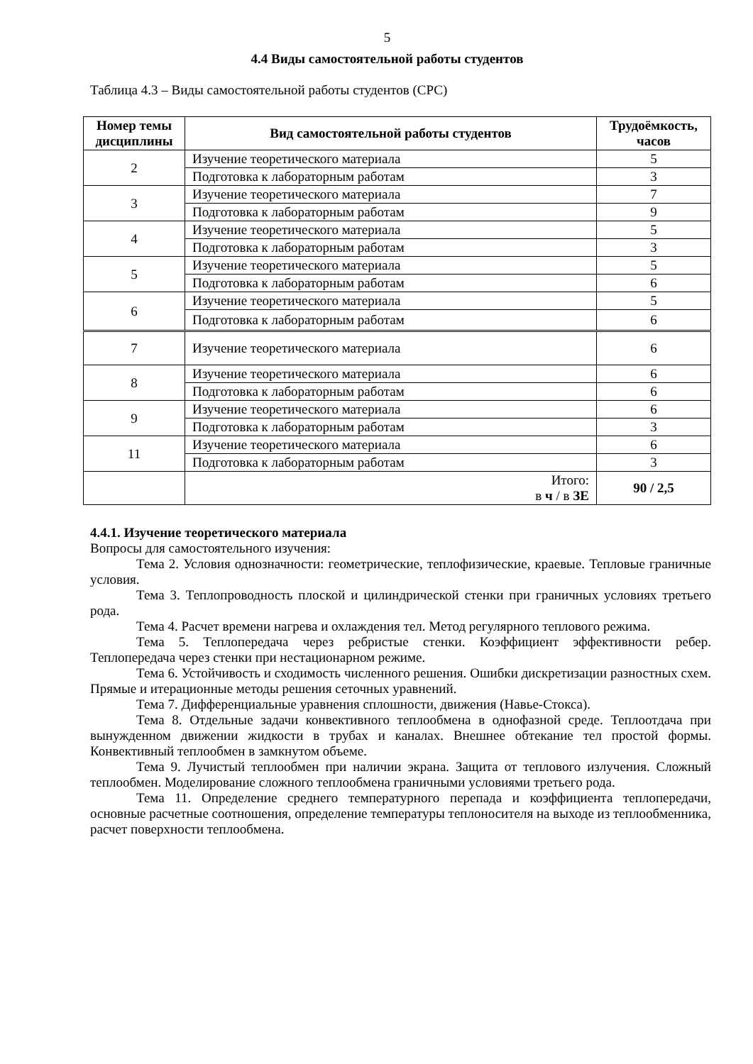5
4.4 Виды самостоятельной работы студентов
Таблица 4.3 – Виды самостоятельной работы студентов (СРС)
| Номер темы дисциплины | Вид самостоятельной работы студентов | Трудоёмкость, часов |
| --- | --- | --- |
| 2 | Изучение теоретического материала | 5 |
| | Подготовка к лабораторным работам | 3 |
| 3 | Изучение теоретического материала | 7 |
| | Подготовка к лабораторным работам | 9 |
| 4 | Изучение теоретического материала | 5 |
| | Подготовка к лабораторным работам | 3 |
| 5 | Изучение теоретического материала | 5 |
| | Подготовка к лабораторным работам | 6 |
| 6 | Изучение теоретического материала | 5 |
| | Подготовка к лабораторным работам | 6 |
| 7 | Изучение теоретического материала | 6 |
| 8 | Изучение теоретического материала | 6 |
| | Подготовка к лабораторным работам | 6 |
| 9 | Изучение теоретического материала | 6 |
| | Подготовка к лабораторным работам | 3 |
| 11 | Изучение теоретического материала | 6 |
| | Подготовка к лабораторным работам | 3 |
| | Итого: в ч / в ЗЕ | 90 / 2,5 |
4.4.1. Изучение теоретического материала
Вопросы для самостоятельного изучения:
Тема 2. Условия однозначности: геометрические, теплофизические, краевые. Тепловые граничные условия.
Тема 3. Теплопроводность плоской и цилиндрической стенки при граничных условиях третьего рода.
Тема 4. Расчет времени нагрева и охлаждения тел. Метод регулярного теплового режима.
Тема 5. Теплопередача через ребристые стенки. Коэффициент эффективности ребер. Теплопередача через стенки при нестационарном режиме.
Тема 6. Устойчивость и сходимость численного решения. Ошибки дискретизации разностных схем. Прямые и итерационные методы решения сеточных уравнений.
Тема 7. Дифференциальные уравнения сплошности, движения (Навье-Стокса).
Тема 8. Отдельные задачи конвективного теплообмена в однофазной среде. Теплоотдача при вынужденном движении жидкости в трубах и каналах. Внешнее обтекание тел простой формы. Конвективный теплообмен в замкнутом объеме.
Тема 9. Лучистый теплообмен при наличии экрана. Защита от теплового излучения. Сложный теплообмен. Моделирование сложного теплообмена граничными условиями третьего рода.
Тема 11. Определение среднего температурного перепада и коэффициента теплопередачи, основные расчетные соотношения, определение температуры теплоносителя на выходе из теплообменника, расчет поверхности теплообмена.